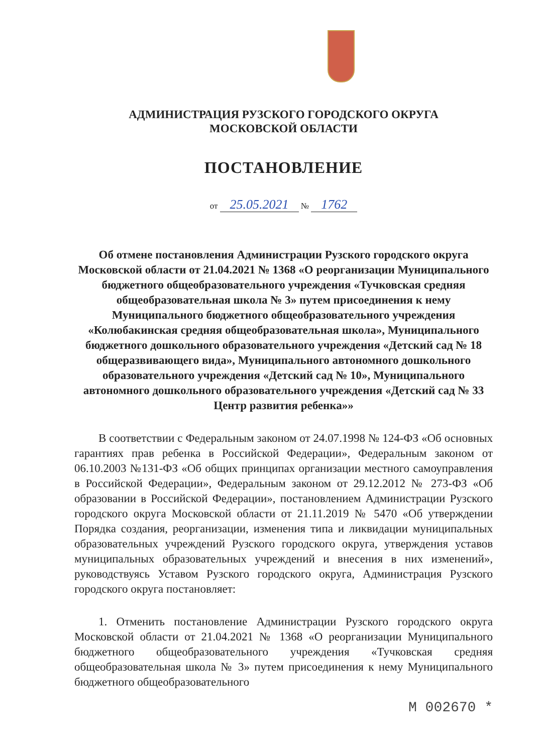АДМИНИСТРАЦИЯ РУЗСКОГО ГОРОДСКОГО ОКРУГА
МОСКОВСКОЙ ОБЛАСТИ
ПОСТАНОВЛЕНИЕ
от 25.05.2021 № 1762
Об отмене постановления Администрации Рузского городского округа Московской области от 21.04.2021 № 1368 «О реорганизации Муниципального бюджетного общеобразовательного учреждения «Тучковская средняя общеобразовательная школа № 3» путем присоединения к нему Муниципального бюджетного общеобразовательного учреждения «Колюбакинская средняя общеобразовательная школа», Муниципального бюджетного дошкольного образовательного учреждения «Детский сад № 18 общеразвивающего вида», Муниципального автономного дошкольного образовательного учреждения «Детский сад № 10», Муниципального автономного дошкольного образовательного учреждения «Детский сад № 33 Центр развития ребенка»»
В соответствии с Федеральным законом от 24.07.1998 № 124-ФЗ «Об основных гарантиях прав ребенка в Российской Федерации», Федеральным законом от 06.10.2003 №131-ФЗ «Об общих принципах организации местного самоуправления в Российской Федерации», Федеральным законом от 29.12.2012 № 273-ФЗ «Об образовании в Российской Федерации», постановлением Администрации Рузского городского округа Московской области от 21.11.2019 № 5470 «Об утверждении Порядка создания, реорганизации, изменения типа и ликвидации муниципальных образовательных учреждений Рузского городского округа, утверждения уставов муниципальных образовательных учреждений и внесения в них изменений», руководствуясь Уставом Рузского городского округа, Администрация Рузского городского округа постановляет:
1. Отменить постановление Администрации Рузского городского округа Московской области от 21.04.2021 № 1368 «О реорганизации Муниципального бюджетного общеобразовательного учреждения «Тучковская средняя общеобразовательная школа № 3» путем присоединения к нему Муниципального бюджетного общеобразовательного
М 002670 *